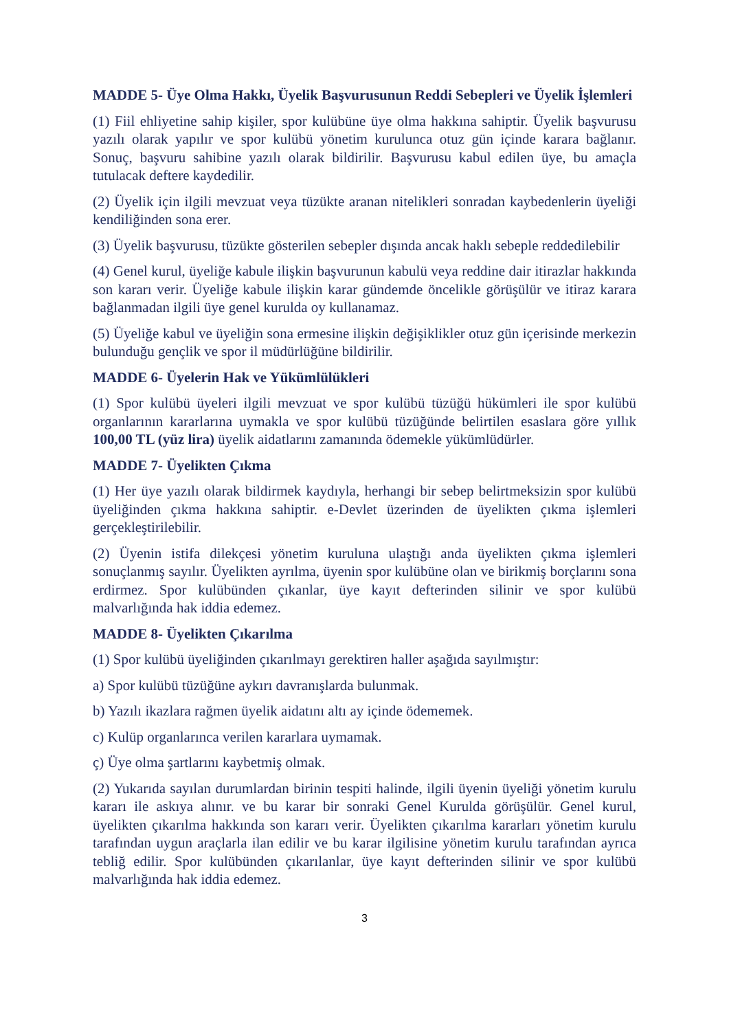MADDE 5- Üye Olma Hakkı, Üyelik Başvurusunun Reddi Sebepleri ve Üyelik İşlemleri
(1) Fiil ehliyetine sahip kişiler, spor kulübüne üye olma hakkına sahiptir. Üyelik başvurusu yazılı olarak yapılır ve spor kulübü yönetim kurulunca otuz gün içinde karara bağlanır. Sonuç, başvuru sahibine yazılı olarak bildirilir. Başvurusu kabul edilen üye, bu amaçla tutulacak deftere kaydedilir.
(2) Üyelik için ilgili mevzuat veya tüzükte aranan nitelikleri sonradan kaybedenlerin üyeliği kendiliğinden sona erer.
(3) Üyelik başvurusu, tüzükte gösterilen sebepler dışında ancak haklı sebeple reddedilebilir
(4) Genel kurul, üyeliğe kabule ilişkin başvurunun kabulü veya reddine dair itirazlar hakkında son kararı verir. Üyeliğe kabule ilişkin karar gündemde öncelikle görüşülür ve itiraz karara bağlanmadan ilgili üye genel kurulda oy kullanamaz.
(5) Üyeliğe kabul ve üyeliğin sona ermesine ilişkin değişiklikler otuz gün içerisinde merkezin bulunduğu gençlik ve spor il müdürlüğüne bildirilir.
MADDE 6- Üyelerin Hak ve Yükümlülükleri
(1) Spor kulübü üyeleri ilgili mevzuat ve spor kulübü tüzüğü hükümleri ile spor kulübü organlarının kararlarına uymakla ve spor kulübü tüzüğünde belirtilen esaslara göre yıllık 100,00 TL (yüz lira) üyelik aidatlarını zamanında ödemekle yükümlüdürler.
MADDE 7- Üyelikten Çıkma
(1) Her üye yazılı olarak bildirmek kaydıyla, herhangi bir sebep belirtmeksizin spor kulübü üyeliğinden çıkma hakkına sahiptir. e-Devlet üzerinden de üyelikten çıkma işlemleri gerçekleştirilebilir.
(2) Üyenin istifa dilekçesi yönetim kuruluna ulaştığı anda üyelikten çıkma işlemleri sonuçlanmış sayılır. Üyelikten ayrılma, üyenin spor kulübüne olan ve birikmiş borçlarını sona erdirmez. Spor kulübünden çıkanlar, üye kayıt defterinden silinir ve spor kulübü malvarlığında hak iddia edemez.
MADDE 8- Üyelikten Çıkarılma
(1) Spor kulübü üyeliğinden çıkarılmayı gerektiren haller aşağıda sayılmıştır:
a) Spor kulübü tüzüğüne aykırı davranışlarda bulunmak.
b) Yazılı ikazlara rağmen üyelik aidatını altı ay içinde ödememek.
c) Kulüp organlarınca verilen kararlara uymamak.
ç) Üye olma şartlarını kaybetmiş olmak.
(2) Yukarıda sayılan durumlardan birinin tespiti halinde, ilgili üyenin üyeliği yönetim kurulu kararı ile askıya alınır. ve bu karar bir sonraki Genel Kurulda görüşülür. Genel kurul, üyelikten çıkarılma hakkında son kararı verir. Üyelikten çıkarılma kararları yönetim kurulu tarafından uygun araçlarla ilan edilir ve bu karar ilgilisine yönetim kurulu tarafından ayrıca tebliğ edilir. Spor kulübünden çıkarılanlar, üye kayıt defterinden silinir ve spor kulübü malvarlığında hak iddia edemez.
3